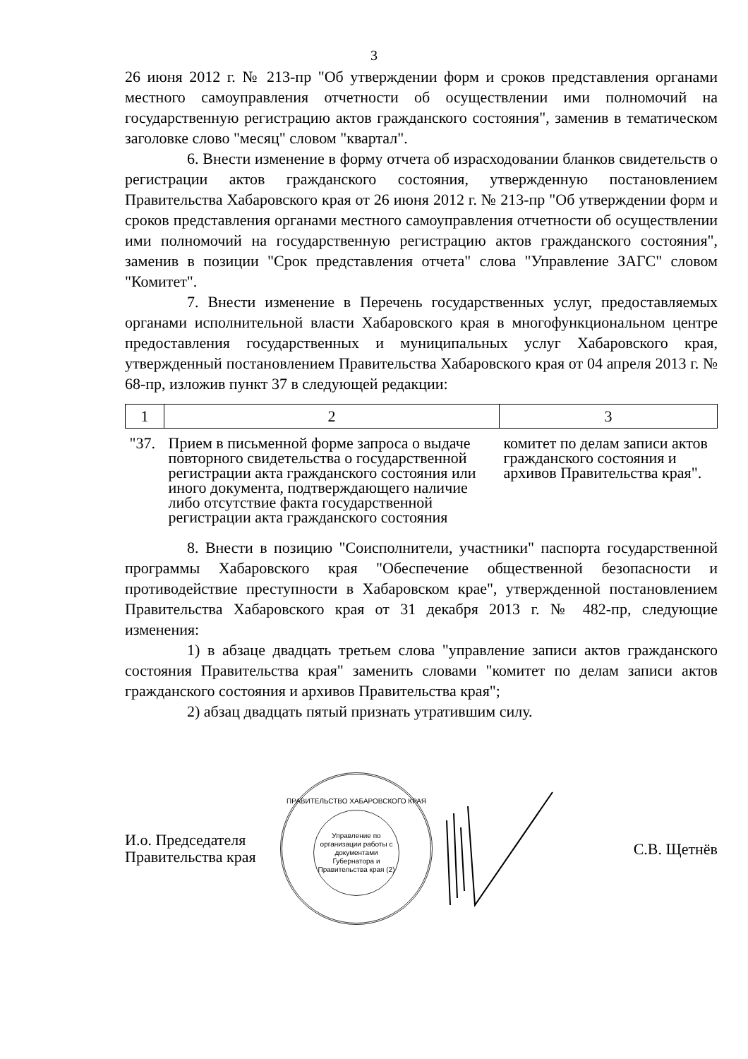3
26 июня 2012 г. № 213-пр "Об утверждении форм и сроков представления органами местного самоуправления отчетности об осуществлении ими полномочий на государственную регистрацию актов гражданского состояния", заменив в тематическом заголовке слово "месяц" словом "квартал".
6. Внести изменение в форму отчета об израсходовании бланков свидетельств о регистрации актов гражданского состояния, утвержденную постановлением Правительства Хабаровского края от 26 июня 2012 г. № 213-пр "Об утверждении форм и сроков представления органами местного самоуправления отчетности об осуществлении ими полномочий на государственную регистрацию актов гражданского состояния", заменив в позиции "Срок представления отчета" слова "Управление ЗАГС" словом "Комитет".
7. Внести изменение в Перечень государственных услуг, предоставляемых органами исполнительной власти Хабаровского края в многофункциональном центре предоставления государственных и муниципальных услуг Хабаровского края, утвержденный постановлением Правительства Хабаровского края от 04 апреля 2013 г. № 68-пр, изложив пункт 37 в следующей редакции:
| 1 | 2 | 3 |
| "37. | Прием в письменной форме запроса о выдаче повторного свидетельства о государственной регистрации акта гражданского состояния или иного документа, подтверждающего наличие либо отсутствие факта государственной регистрации акта гражданского состояния | комитет по делам записи актов гражданского состояния и архивов Правительства края". |
8. Внести в позицию "Соисполнители, участники" паспорта государственной программы Хабаровского края "Обеспечение общественной безопасности и противодействие преступности в Хабаровском крае", утвержденной постановлением Правительства Хабаровского края от 31 декабря 2013 г. № 482-пр, следующие изменения:
1) в абзаце двадцать третьем слова "управление записи актов гражданского состояния Правительства края" заменить словами "комитет по делам записи актов гражданского состояния и архивов Правительства края";
2) абзац двадцать пятый признать утратившим силу.
И.о. Председателя
Правительства края
ПРАВИТЕЛЬСТВО ХАБАРОВСКОГО КРАЯ
Управление по организации работы с документами Губернатора и Правительства края (2)
С.В. Щетнёв